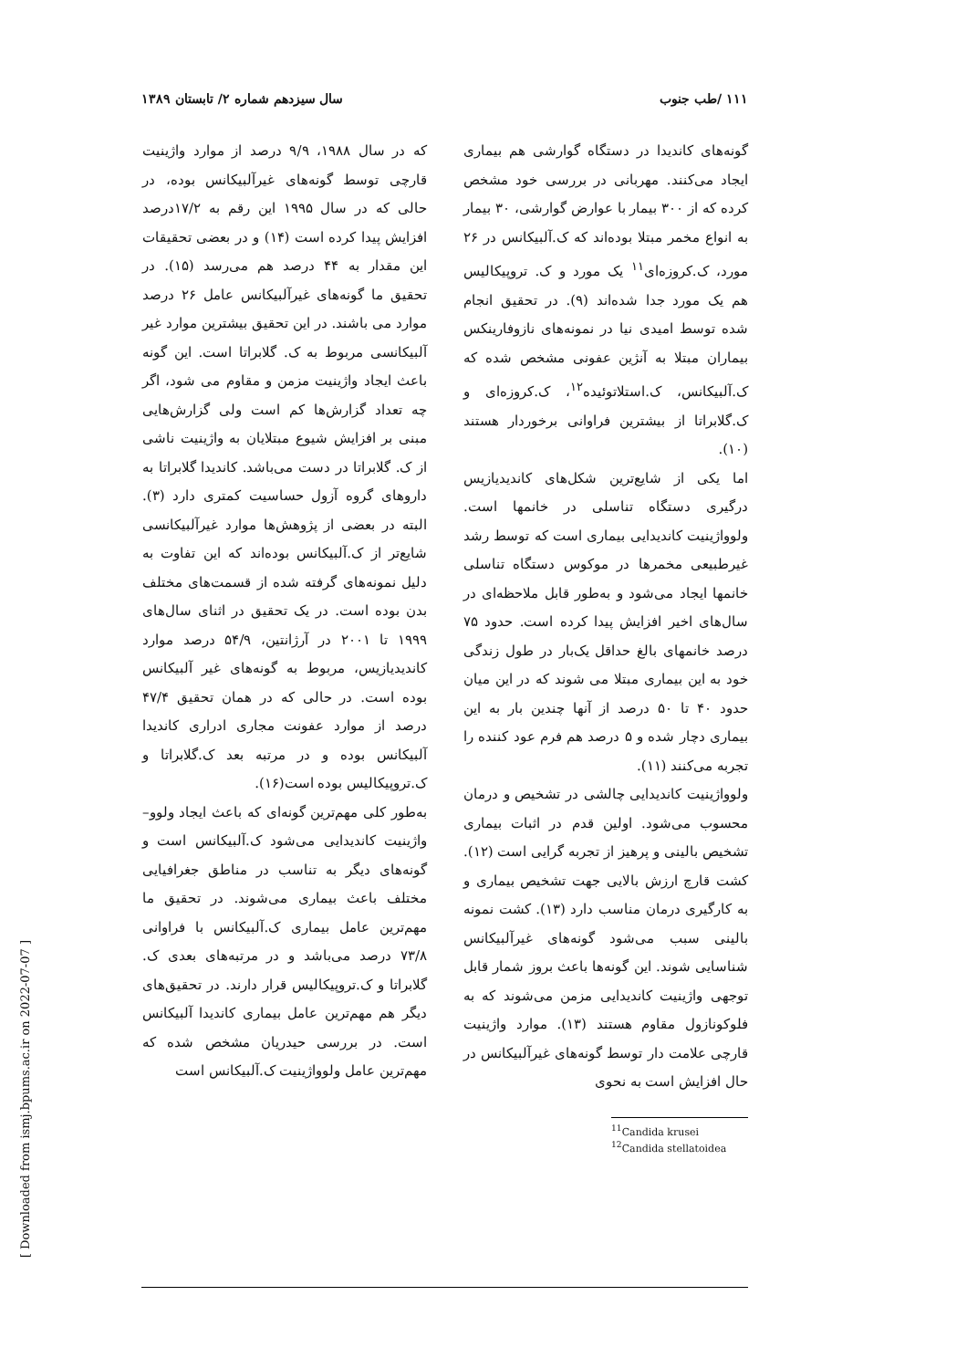۱۱۱ /طب جنوب سال سیزدهم شماره ۲/ تابستان ۱۳۸۹
گونه‌های کاندیدا در دستگاه گوارشی هم بیماری ایجاد می‌کنند. مهربانی در بررسی خود مشخص کرده که از ۳۰۰ بیمار با عوارض گوارشی، ۳۰ بیمار به انواع مخمر مبتلا بوده‌اند که ک.آلبیکانس در ۲۶ مورد، ک.کروزه‌ای<sup>۱۱</sup> یک مورد و ک. تروپیکالیس هم یک مورد جدا شده‌اند (۹). در تحقیق انجام شده توسط امیدی نیا در نمونه‌های نازوفارینکس بیماران مبتلا به آنژین عفونی مشخص شده که ک.آلبیکانس، ک.استلاتوئیده<sup>۱۲</sup>، ک.کروزه‌ای و ک.گلابراتا از بیشترین فراوانی برخوردار هستند (۱۰).
اما یکی از شایع‌ترین شکل‌های کاندیدیازیس درگیری دستگاه تناسلی در خانمها است. ولوواژینیت کاندیدایی بیماری است که توسط رشد غیرطبیعی مخمرها در موکوس دستگاه تناسلی خانمها ایجاد می‌شود و به‌طور قابل ملاحظه‌ای در سال‌های اخیر افزایش پیدا کرده است. حدود ۷۵ درصد خانمهای بالغ حداقل یک‌بار در طول زندگی خود به این بیماری مبتلا می شوند که در این میان حدود ۴۰ تا ۵۰ درصد از آنها چندین بار به این بیماری دچار شده و ۵ درصد هم فرم عود کننده را تجربه می‌کنند (۱۱).
ولوواژینیت کاندیدایی چالشی در تشخیص و درمان محسوب می‌شود. اولین قدم در اثبات بیماری تشخیص بالینی و پرهیز از تجربه گرایی است (۱۲). کشت قارچ ارزش بالایی جهت تشخیص بیماری و به کارگیری درمان مناسب دارد (۱۳). کشت نمونه بالینی سبب می‌شود گونه‌های غیرآلبیکانس شناسایی شوند. این گونه‌ها باعث بروز شمار قابل توجهی واژینیت کاندیدایی مزمن می‌شوند که به فلوکونازول مقاوم هستند (۱۳). موارد واژینیت قارچی علامت دار توسط گونه‌های غیرآلبیکانس در حال افزایش است به نحوی
<sup>11</sup> Candida krusei
<sup>12</sup> Candida stellatoidea
که در سال ۱۹۸۸، ۹/۹ درصد از موارد واژینیت قارچی توسط گونه‌های غیرآلبیکانس بوده، در حالی که در سال ۱۹۹۵ این رقم به ۱۷/۲درصد افزایش پیدا کرده است (۱۴) و در بعضی تحقیقات این مقدار به ۴۴ درصد هم می‌رسد (۱۵). در تحقیق ما گونه‌های غیرآلبیکانس عامل ۲۶ درصد موارد می باشند. در این تحقیق بیشترین موارد غیر آلبیکانسی مربوط به ک. گلابراتا است. این گونه باعث ایجاد واژینیت مزمن و مقاوم می شود، اگر چه تعداد گزارش‌ها کم است ولی گزارش‌هایی مبنی بر افزایش شیوع مبتلایان به واژینیت ناشی از ک. گلابراتا در دست می‌باشد. کاندیدا گلابراتا به داروهای گروه آزول حساسیت کمتری دارد (۳). البته در بعضی از پژوهش‌ها موارد غیرآلبیکانسی شایع‌تر از ک.آلبیکانس بوده‌اند که این تفاوت به دلیل نمونه‌های گرفته شده از قسمت‌های مختلف بدن بوده است. در یک تحقیق در اثنای سال‌های ۱۹۹۹ تا ۲۰۰۱ در آرژانتین، ۵۴/۹ درصد موارد کاندیدیازیس، مربوط به گونه‌های غیر آلبیکانس بوده است. در حالی که در همان تحقیق ۴۷/۴ درصد از موارد عفونت مجاری ادراری کاندیدا آلبیکانس بوده و در مرتبه بعد ک.گلابراتا و ک.تروپیکالیس بوده است(۱۶).
به‌طور کلی مهم‌ترین گونه‌ای که باعث ایجاد ولوو– واژینیت کاندیدایی می‌شود ک.آلبیکانس است و گونه‌های دیگر به تناسب در مناطق جغرافیایی مختلف باعث بیماری می‌شوند. در تحقیق ما مهم‌ترین عامل بیماری ک.آلبیکانس با فراوانی ۷۳/۸ درصد می‌باشد و در مرتبه‌های بعدی ک. گلابراتا و ک.تروپیکالیس قرار دارند. در تحقیق‌های دیگر هم مهم‌ترین عامل بیماری کاندیدا آلبیکانس است. در بررسی حیدریان مشخص شده که مهم‌ترین عامل ولوواژینیت ک.آلبیکانس است
[ Downloaded from ismj.bpums.ac.ir on 2022-07-07 ]